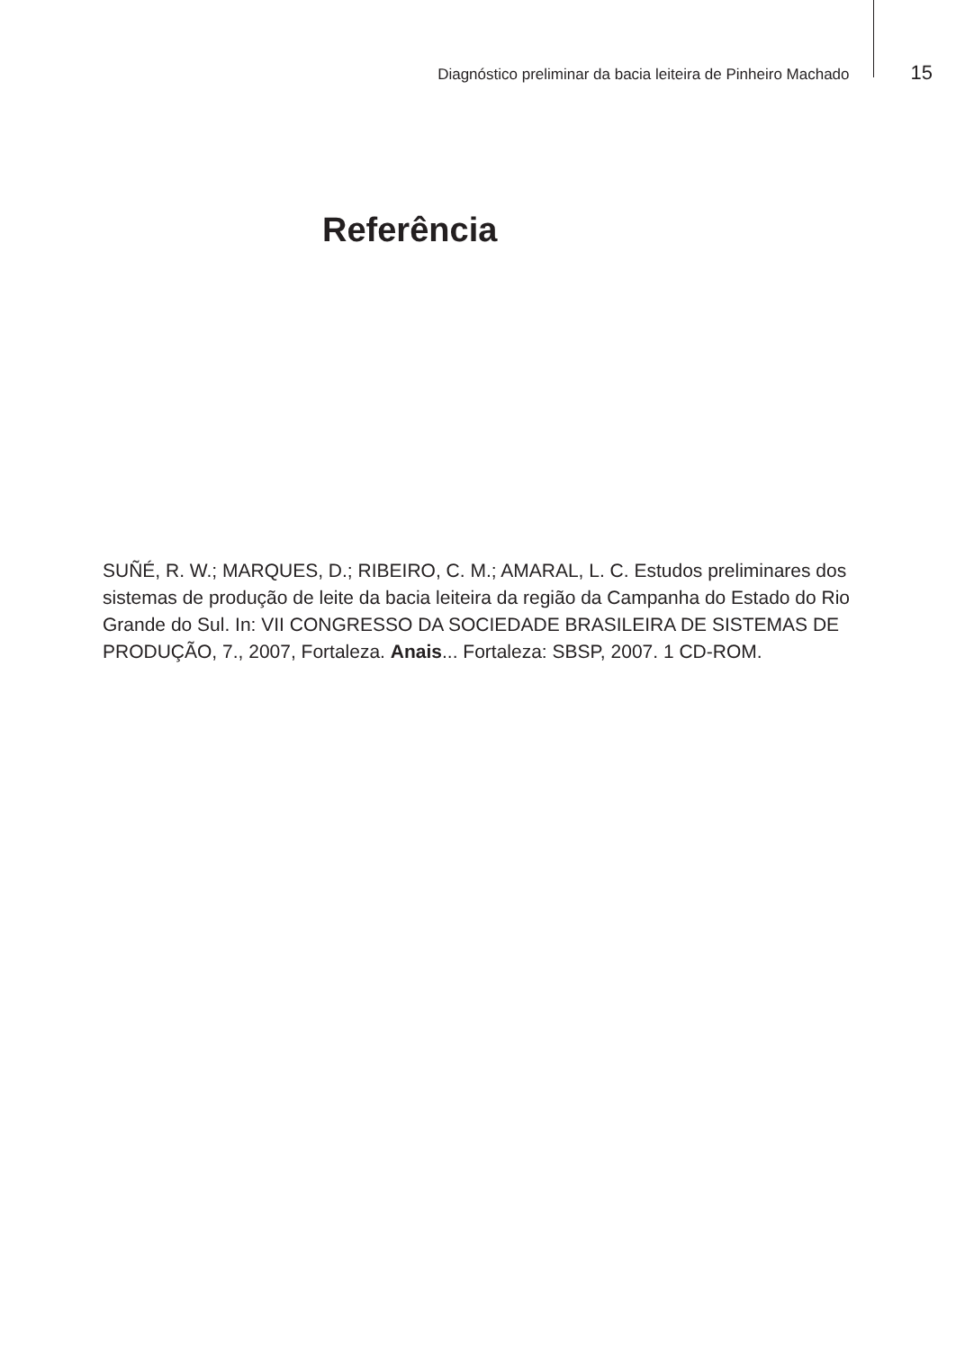Diagnóstico preliminar da bacia leiteira de Pinheiro Machado 15
Referência
SUÑÉ, R. W.; MARQUES, D.; RIBEIRO, C. M.; AMARAL, L. C. Estudos preliminares dos sistemas de produção de leite da bacia leiteira da região da Campanha do Estado do Rio Grande do Sul. In: VII CONGRESSO DA SOCIEDADE BRASILEIRA DE SISTEMAS DE PRODUÇÃO, 7., 2007, Fortaleza. Anais... Fortaleza: SBSP, 2007. 1 CD-ROM.